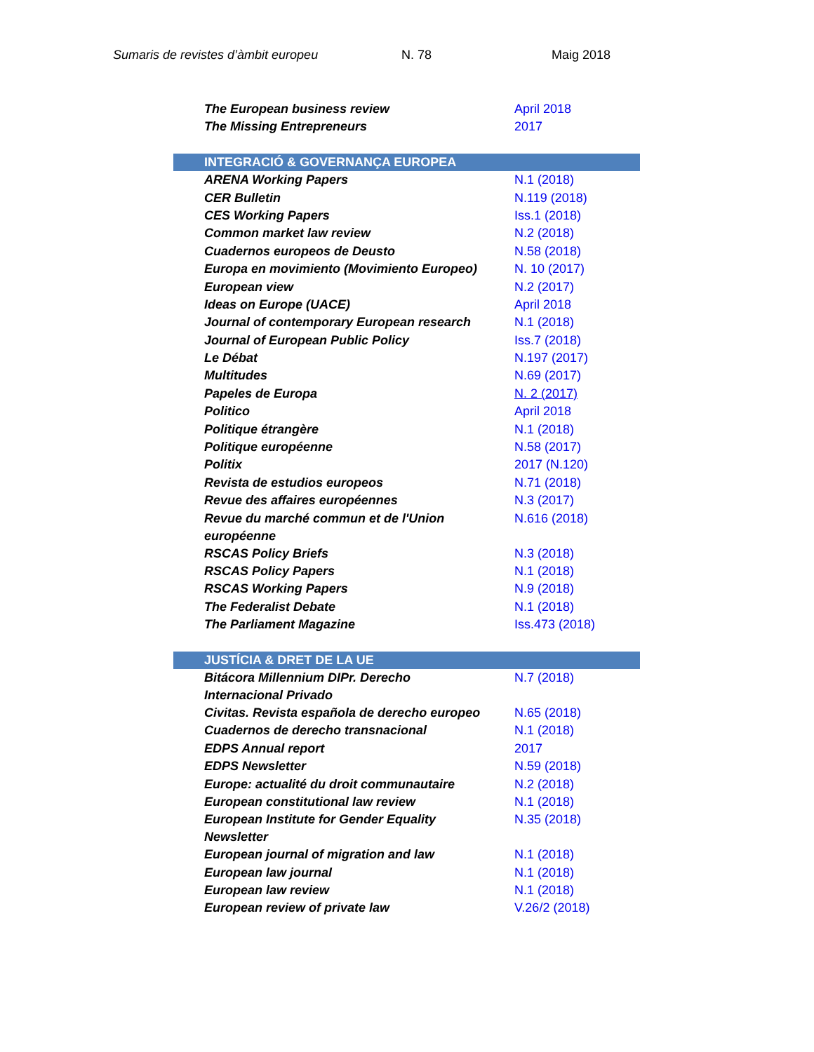Sumaris de revistes d’àmbit europeu N. 78 Maig 2018
| The European business review | April 2018 |
| The Missing Entrepreneurs | 2017 |
| INTEGRACIÓ & GOVERNANÇA EUROPEA | |
| ARENA Working Papers | N.1 (2018) |
| CER Bulletin | N.119 (2018) |
| CES Working Papers | Iss.1 (2018) |
| Common market law review | N.2 (2018) |
| Cuadernos europeos de Deusto | N.58 (2018) |
| Europa en movimiento (Movimiento Europeo) | N. 10 (2017) |
| European view | N.2 (2017) |
| Ideas on Europe (UACE) | April 2018 |
| Journal of contemporary European research | N.1 (2018) |
| Journal of European Public Policy | Iss.7 (2018) |
| Le Débat | N.197 (2017) |
| Multitudes | N.69 (2017) |
| Papeles de Europa | N. 2 (2017) |
| Politico | April 2018 |
| Politique étrangère | N.1 (2018) |
| Politique européenne | N.58 (2017) |
| Politix | 2017 (N.120) |
| Revista de estudios europeos | N.71 (2018) |
| Revue des affaires européennes | N.3 (2017) |
| Revue du marché commun et de l'Union européenne | N.616 (2018) |
| RSCAS Policy Briefs | N.3 (2018) |
| RSCAS Policy Papers | N.1 (2018) |
| RSCAS Working Papers | N.9 (2018) |
| The Federalist Debate | N.1 (2018) |
| The Parliament Magazine | Iss.473 (2018) |
| JUSTÍCIA & DRET DE LA UE | |
| Bitácora Millennium DIPr. Derecho Internacional Privado | N.7 (2018) |
| Civitas. Revista española de derecho europeo | N.65 (2018) |
| Cuadernos de derecho transnacional | N.1 (2018) |
| EDPS Annual report | 2017 |
| EDPS Newsletter | N.59 (2018) |
| Europe: actualité du droit communautaire | N.2 (2018) |
| European constitutional law review | N.1 (2018) |
| European Institute for Gender Equality Newsletter | N.35 (2018) |
| European journal of migration and law | N.1 (2018) |
| European law journal | N.1 (2018) |
| European law review | N.1 (2018) |
| European review of private law | V.26/2 (2018) |